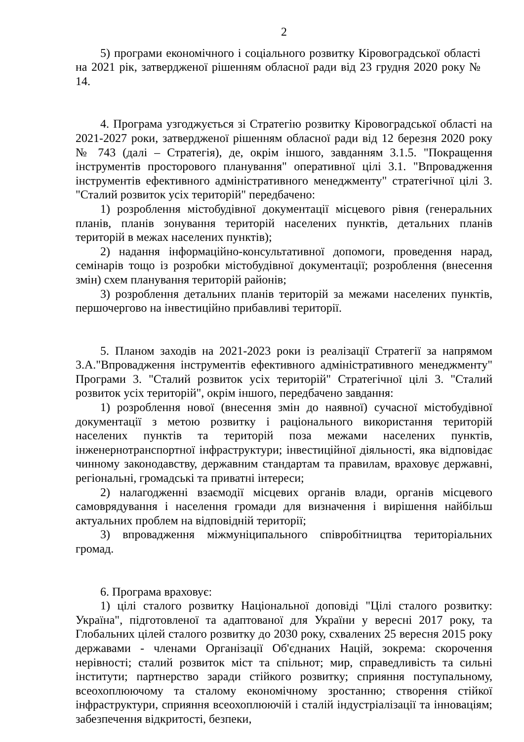2
5) програми економічного і соціального розвитку Кіровоградської області на 2021 рік, затвердженої рішенням обласної ради від 23 грудня 2020 року № 14.
4. Програма узгоджується зі Стратегію розвитку Кіровоградської області на 2021-2027 роки, затвердженої рішенням обласної ради від 12 березня 2020 року № 743 (далі – Стратегія), де, окрім іншого, завданням 3.1.5. "Покращення інструментів просторового планування" оперативної цілі 3.1. "Впровадження інструментів ефективного адміністративного менеджменту" стратегічної цілі 3. "Сталий розвиток усіх територій" передбачено:
1) розроблення містобудівної документації місцевого рівня (генеральних планів, планів зонування територій населених пунктів, детальних планів територій в межах населених пунктів);
2) надання інформаційно-консультативної допомоги, проведення нарад, семінарів тощо із розробки містобудівної документації; розроблення (внесення змін) схем планування територій районів;
3) розроблення детальних планів територій за межами населених пунктів, першочергово на інвестиційно прибавливі території.
5. Планом заходів на 2021-2023 роки із реалізації Стратегії за напрямом 3.А."Впровадження інструментів ефективного адміністративного менеджменту" Програми 3. "Сталий розвиток усіх територій" Стратегічної цілі 3. "Сталий розвиток усіх територій", окрім іншого, передбачено завдання:
1) розроблення нової (внесення змін до наявної) сучасної містобудівної документації з метою розвитку і раціонального використання територій населених пунктів та територій поза межами населених пунктів, інженернотранспортної інфраструктури; інвестиційної діяльності, яка відповідає чинному законодавству, державним стандартам та правилам, враховує державні, регіональні, громадські та приватні інтереси;
2) налагодженні взаємодії місцевих органів влади, органів місцевого самоврядування і населення громади для визначення і вирішення найбільш актуальних проблем на відповідній території;
3) впровадження міжмуніципального співробітництва територіальних громад.
6. Програма враховує:
1) цілі сталого розвитку Національної доповіді "Цілі сталого розвитку: Україна", підготовленої та адаптованої для України у вересні 2017 року, та Глобальних цілей сталого розвитку до 2030 року, схвалених 25 вересня 2015 року державами - членами Організації Об'єднаних Націй, зокрема: скорочення нерівності; сталий розвиток міст та спільнот; мир, справедливість та сильні інститути; партнерство заради стійкого розвитку; сприяння поступальному, всеохоплюючому та сталому економічному зростанню; створення стійкої інфраструктури, сприяння всеохоплюючій і сталій індустріалізації та інноваціям; забезпечення відкритості, безпеки,